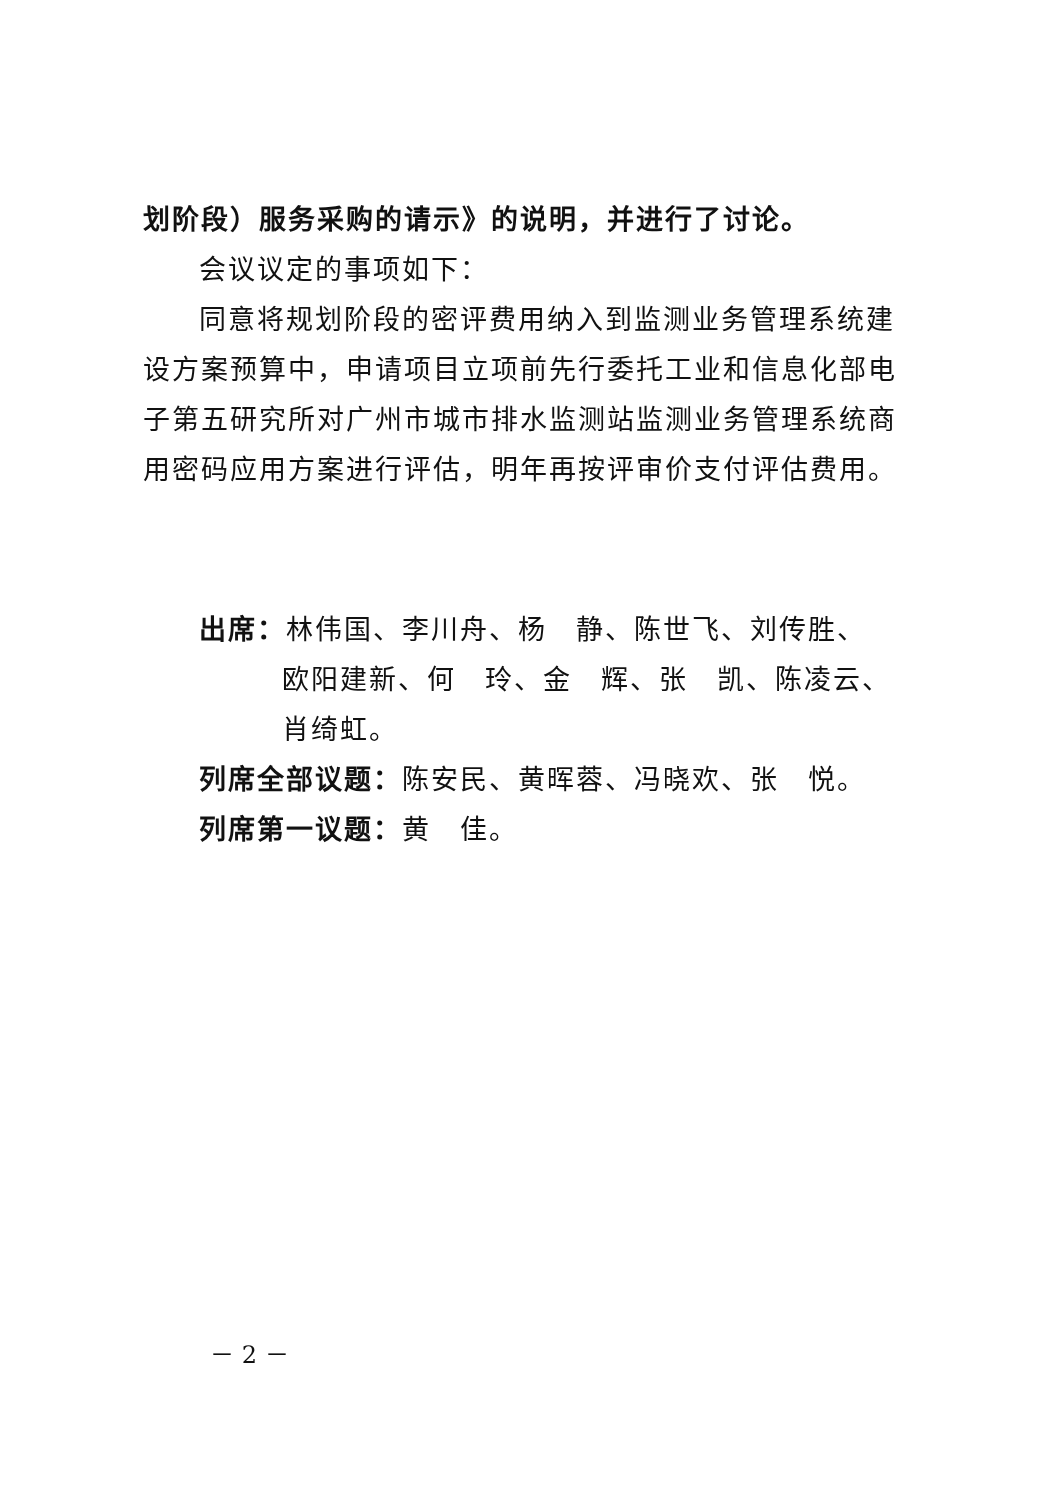划阶段）服务采购的请示》的说明，并进行了讨论。
会议议定的事项如下：
同意将规划阶段的密评费用纳入到监测业务管理系统建设方案预算中，申请项目立项前先行委托工业和信息化部电子第五研究所对广州市城市排水监测站监测业务管理系统商用密码应用方案进行评估，明年再按评审价支付评估费用。
出席：林伟国、李川舟、杨　静、陈世飞、刘传胜、
欧阳建新、何　玲、金　辉、张　凯、陈凌云、
肖绮虹。
列席全部议题：陈安民、黄晖蓉、冯晓欢、张　悦。
列席第一议题：黄　佳。
－ 2 －